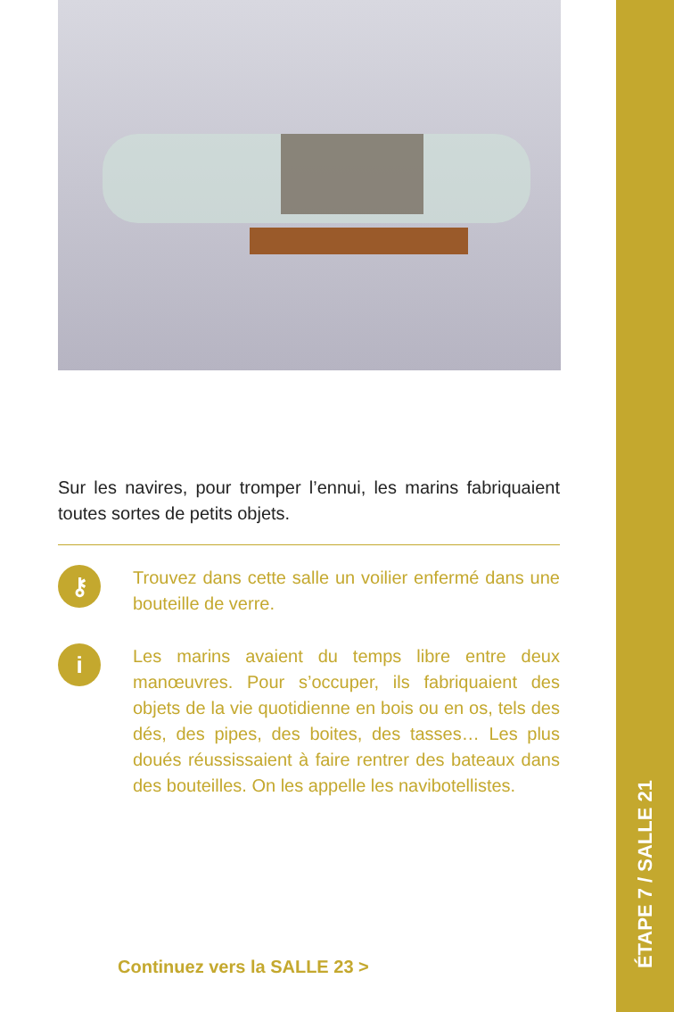Sur les navires, pour tromper l’ennui, les marins fabriquaient toutes sortes de petits objets.
⚷
Trouvez dans cette salle un voilier enfermé dans une bouteille de verre.
i
Les marins avaient du temps libre entre deux manœuvres. Pour s’occuper, ils fabriquaient des objets de la vie quotidienne en bois ou en os, tels des dés, des pipes, des boites, des tasses… Les plus doués réussissaient à faire rentrer des bateaux dans des bouteilles. On les appelle les navibotellistes.
Continuez vers la SALLE 23 >
ÉTAPE 7 / SALLE 21